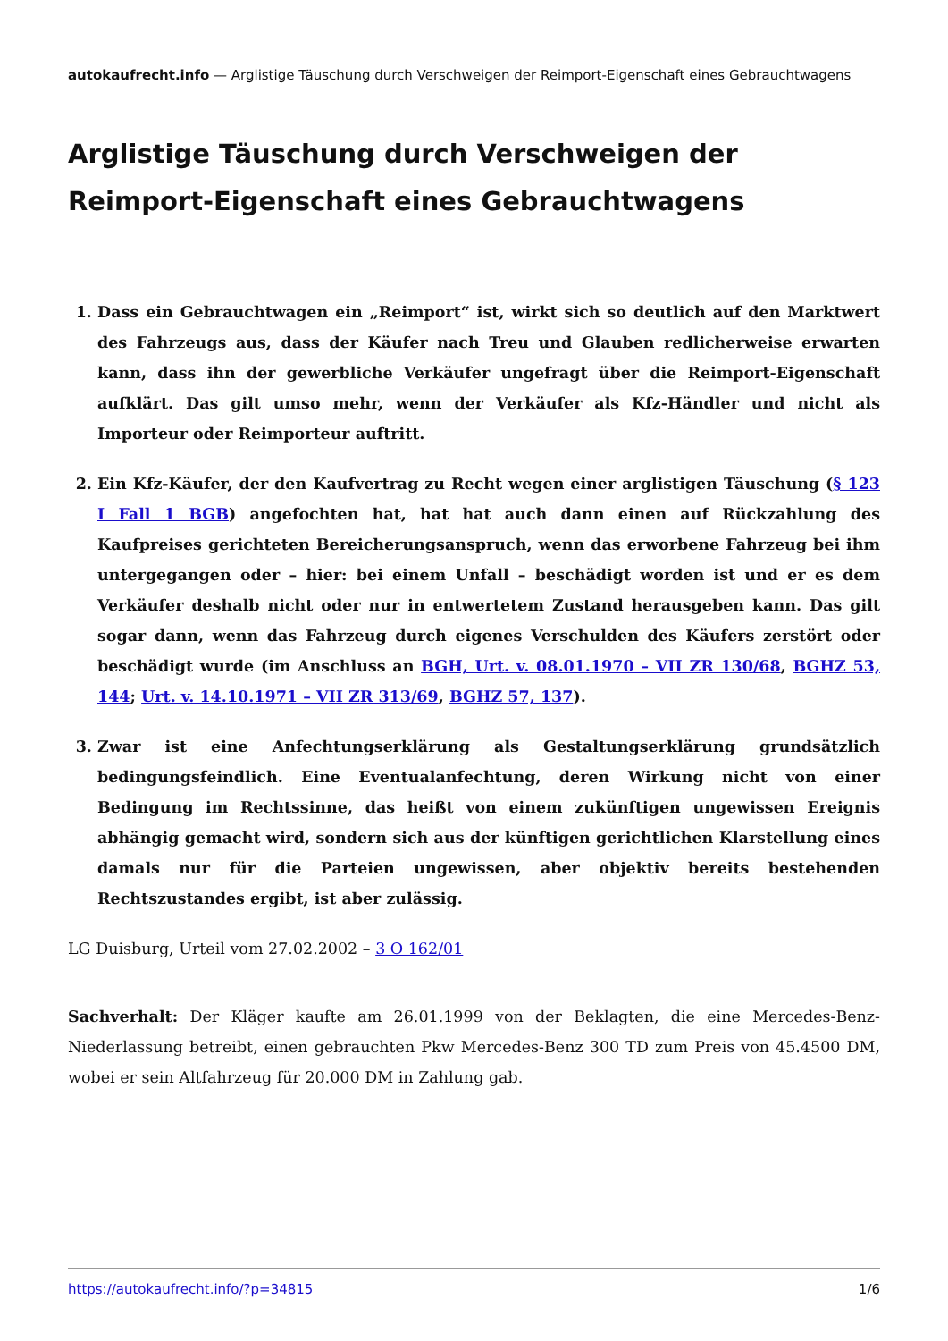autokaufrecht.info — Arglistige Täuschung durch Verschweigen der Reimport-Eigenschaft eines Gebrauchtwagens
Arglistige Täuschung durch Verschweigen der Reimport-Eigen­schaft eines Gebrauchtwagens
1. Dass ein Gebrauchtwagen ein „Reimport“ ist, wirkt sich so deutlich auf den Marktwert des Fahrzeugs aus, dass der Käufer nach Treu und Glauben redlicherweise erwarten kann, dass ihn der gewerbliche Verkäufer ungefragt über die Reimport-Eigenschaft aufklärt. Das gilt um­so mehr, wenn der Verkäufer als Kfz-Händler und nicht als Importeur oder Reimporteur auftritt.
2. Ein Kfz-Käufer, der den Kaufvertrag zu Recht wegen einer arglistigen Täuschung (§ 123 I Fall 1 BGB) angefochten hat, hat hat auch dann einen auf Rückzahlung des Kaufpreises gerichteten Bereicherungsanspruch, wenn das erworbene Fahrzeug bei ihm untergegangen oder – hier: bei einem Unfall – beschädigt worden ist und er es dem Verkäufer deshalb nicht oder nur in en­twertetem Zustand herausgeben kann. Das gilt sogar dann, wenn das Fahrzeug durch eigenes Verschulden des Käufers zerstört oder beschädigt wurde (im Anschluss an BGH, Urt. v. 08.01.1970 – VII ZR 130/68, BGHZ 53, 144; Urt. v. 14.10.1971 – VII ZR 313/69, BGHZ 57, 137).
3. Zwar ist eine Anfechtungserklärung als Gestaltungserklärung grundsätzlich bedingungs­feindlich. Eine Eventualanfechtung, deren Wirkung nicht von einer Bedingung im Rechtssinne, das heißt von einem zukünftigen ungewissen Ereignis abhängig gemacht wird, sondern sich aus der künftigen gerichtlichen Klarstellung eines damals nur für die Parteien ungewissen, aber objektiv bereits bestehenden Rechtszustandes ergibt, ist aber zulässig.
LG Duisburg, Urteil vom 27.02.2002 – 3 O 162/01
Sachverhalt: Der Kläger kaufte am 26.01.1999 von der Beklagten, die eine Mercedes-Benz-Niederlas­sung betreibt, einen gebrauchten Pkw Mercedes-Benz 300 TD zum Preis von 45.4500 DM, wobei er sein Altfahrzeug für 20.000 DM in Zahlung gab.
https://autokaufrecht.info/?p=34815 1/6